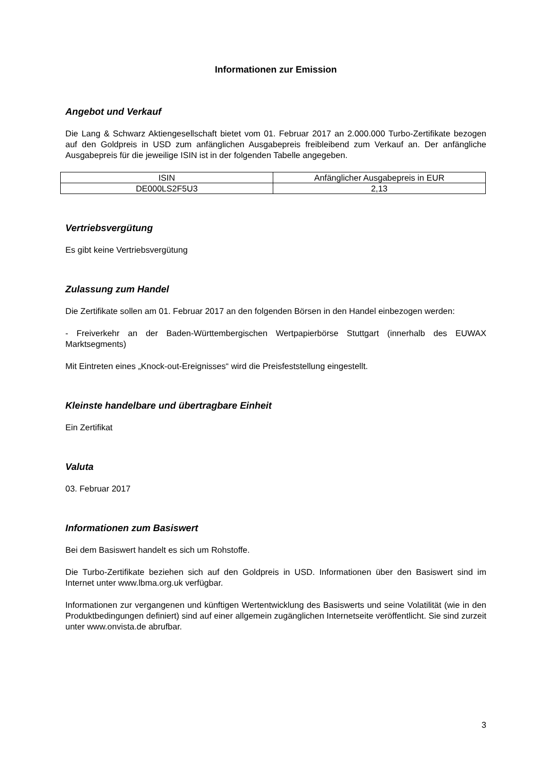Informationen zur Emission
Angebot und Verkauf
Die Lang & Schwarz Aktiengesellschaft bietet vom 01. Februar 2017 an 2.000.000 Turbo-Zertifikate bezogen auf den Goldpreis in USD zum anfänglichen Ausgabepreis freibleibend zum Verkauf an. Der anfängliche Ausgabepreis für die jeweilige ISIN ist in der folgenden Tabelle angegeben.
| ISIN | Anfänglicher Ausgabepreis in EUR |
| DE000LS2F5U3 | 2,13 |
Vertriebsvergütung
Es gibt keine Vertriebsvergütung
Zulassung zum Handel
Die Zertifikate sollen am 01. Februar 2017 an den folgenden Börsen in den Handel einbezogen werden:
- Freiverkehr an der Baden-Württembergischen Wertpapierbörse Stuttgart (innerhalb des EUWAX Marktsegments)
Mit Eintreten eines „Knock-out-Ereignisses“ wird die Preisfeststellung eingestellt.
Kleinste handelbare und übertragbare Einheit
Ein Zertifikat
Valuta
03. Februar 2017
Informationen zum Basiswert
Bei dem Basiswert handelt es sich um Rohstoffe.
Die Turbo-Zertifikate beziehen sich auf den Goldpreis in USD. Informationen über den Basiswert sind im Internet unter www.lbma.org.uk verfügbar.
Informationen zur vergangenen und künftigen Wertentwicklung des Basiswerts und seine Volatilität (wie in den Produktbedingungen definiert) sind auf einer allgemein zugänglichen Internetseite veröffentlicht. Sie sind zurzeit unter www.onvista.de abrufbar.
3